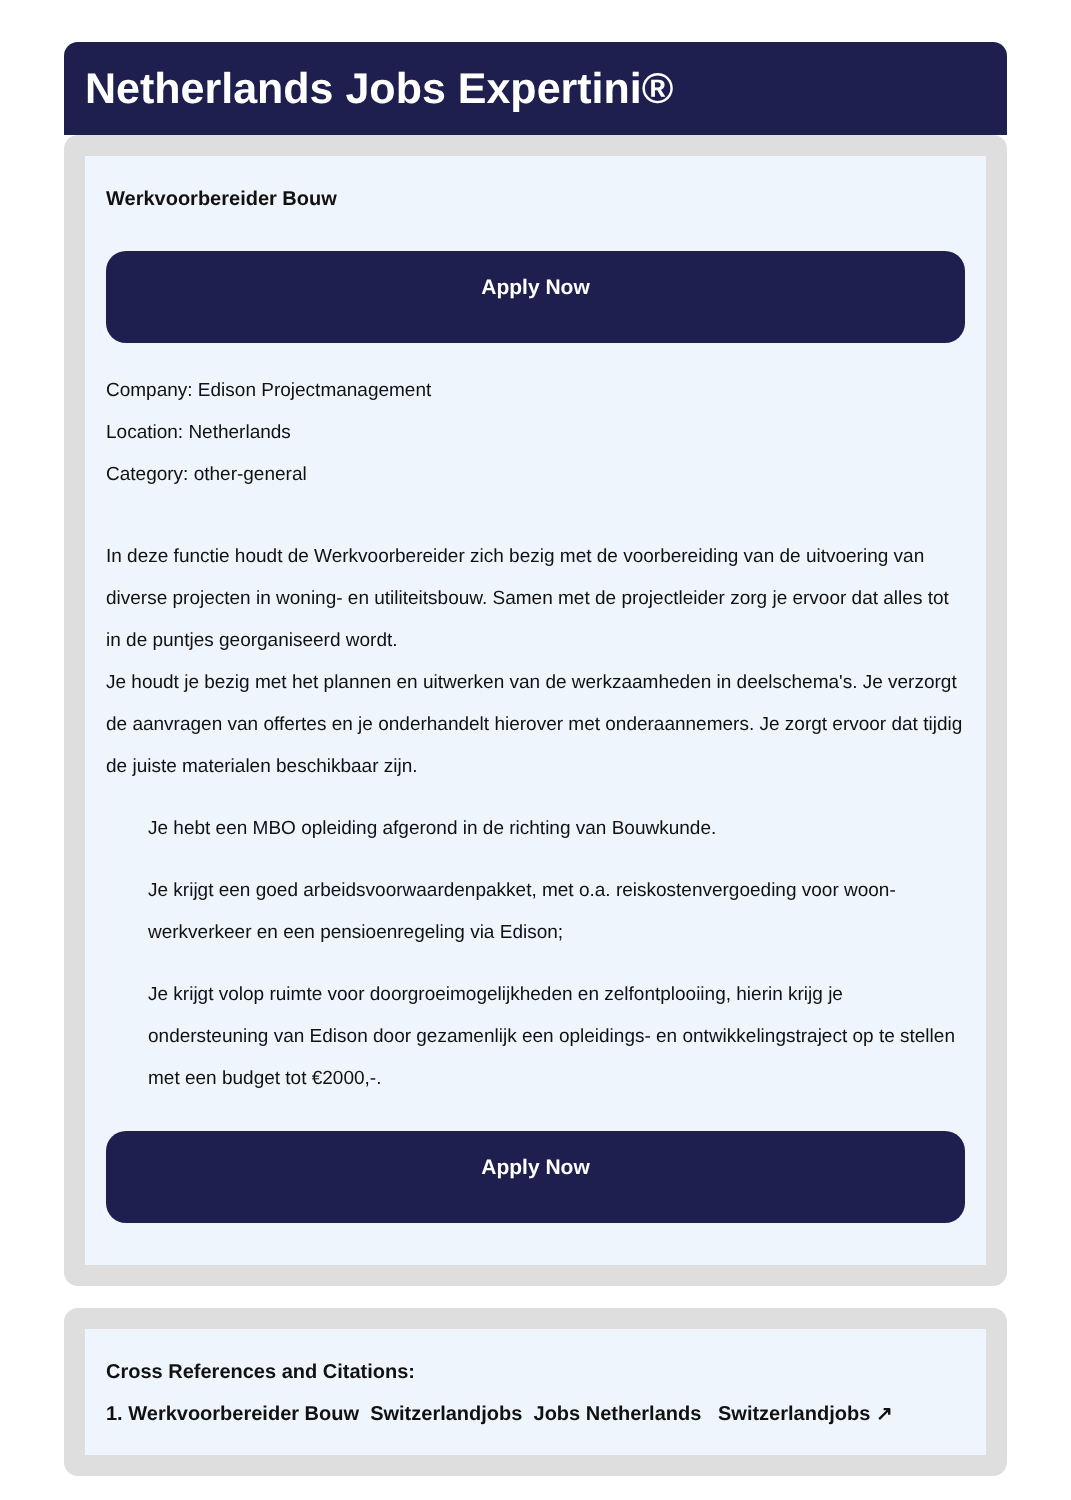Netherlands Jobs Expertini®
Werkvoorbereider Bouw
Apply Now
Company: Edison Projectmanagement
Location: Netherlands
Category: other-general
In deze functie houdt de Werkvoorbereider zich bezig met de voorbereiding van de uitvoering van diverse projecten in woning- en utiliteitsbouw. Samen met de projectleider zorg je ervoor dat alles tot in de puntjes georganiseerd wordt.
Je houdt je bezig met het plannen en uitwerken van de werkzaamheden in deelschema's. Je verzorgt de aanvragen van offertes en je onderhandelt hierover met onderaannemers. Je zorgt ervoor dat tijdig de juiste materialen beschikbaar zijn.
Je hebt een MBO opleiding afgerond in de richting van Bouwkunde.
Je krijgt een goed arbeidsvoorwaardenpakket, met o.a. reiskostenvergoeding voor woon-werkverkeer en een pensioenregeling via Edison;
Je krijgt volop ruimte voor doorgroeimogelijkheden en zelfontplooiing, hierin krijg je ondersteuning van Edison door gezamenlijk een opleidings- en ontwikkelingstraject op te stellen met een budget tot €2000,-.
Apply Now
Cross References and Citations:
1. Werkvoorbereider Bouw Switzerlandjobs Jobs Netherlands Switzerlandjobs ↗